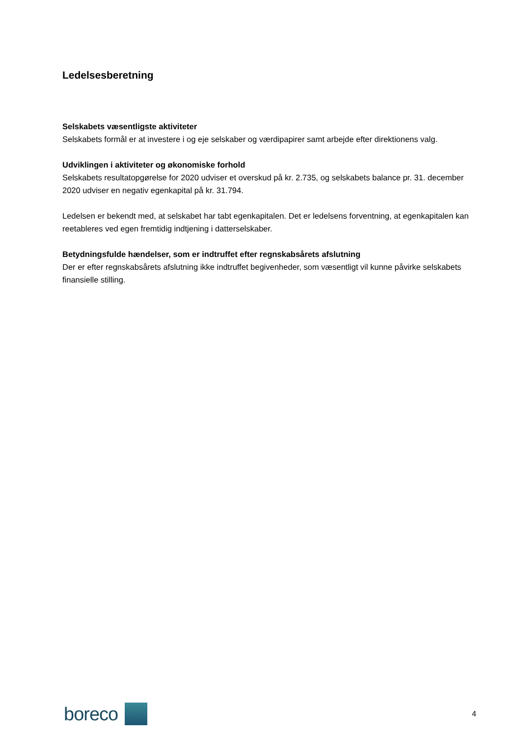Ledelsesberetning
Selskabets væsentligste aktiviteter
Selskabets formål er at investere i og eje selskaber og værdipapirer samt arbejde efter direktionens valg.
Udviklingen i aktiviteter og økonomiske forhold
Selskabets resultatopgørelse for 2020 udviser et overskud på kr. 2.735, og selskabets balance pr. 31. december 2020 udviser en negativ egenkapital på kr. 31.794.
Ledelsen er bekendt med, at selskabet har tabt egenkapitalen. Det er ledelsens forventning, at egenkapitalen kan reetableres ved egen fremtidig indtjening i datterselskaber.
Betydningsfulde hændelser, som er indtruffet efter regnskabsårets afslutning
Der er efter regnskabsårets afslutning ikke indtruffet begivenheder, som væsentligt vil kunne påvirke selskabets finansielle stilling.
boreco
4